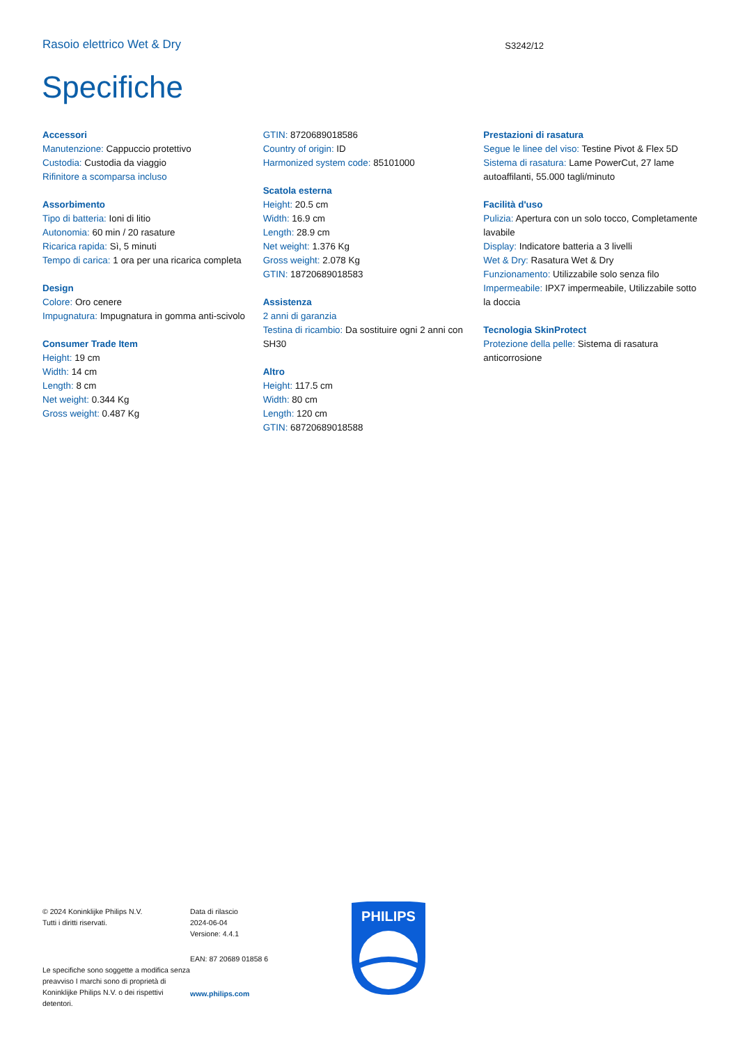Rasoio elettrico Wet & Dry S3242/12
Specifiche
Accessori
Manutenzione: Cappuccio protettivo
Custodia: Custodia da viaggio
Rifinitore a scomparsa incluso
Assorbimento
Tipo di batteria: Ioni di litio
Autonomia: 60 min / 20 rasature
Ricarica rapida: Sì, 5 minuti
Tempo di carica: 1 ora per una ricarica completa
Design
Colore: Oro cenere
Impugnatura: Impugnatura in gomma anti-scivolo
Consumer Trade Item
Height: 19 cm
Width: 14 cm
Length: 8 cm
Net weight: 0.344 Kg
Gross weight: 0.487 Kg
GTIN: 8720689018586
Country of origin: ID
Harmonized system code: 85101000
Scatola esterna
Height: 20.5 cm
Width: 16.9 cm
Length: 28.9 cm
Net weight: 1.376 Kg
Gross weight: 2.078 Kg
GTIN: 18720689018583
Assistenza
2 anni di garanzia
Testina di ricambio: Da sostituire ogni 2 anni con SH30
Altro
Height: 117.5 cm
Width: 80 cm
Length: 120 cm
GTIN: 68720689018588
Prestazioni di rasatura
Segue le linee del viso: Testine Pivot & Flex 5D
Sistema di rasatura: Lame PowerCut, 27 lame autoaffilanti, 55.000 tagli/minuto
Facilità d'uso
Pulizia: Apertura con un solo tocco, Completamente lavabile
Display: Indicatore batteria a 3 livelli
Wet & Dry: Rasatura Wet & Dry
Funzionamento: Utilizzabile solo senza filo
Impermeabile: IPX7 impermeabile, Utilizzabile sotto la doccia
Tecnologia SkinProtect
Protezione della pelle: Sistema di rasatura anticorrosione
© 2024 Koninklijke Philips N.V.
Tutti i diritti riservati.
Le specifiche sono soggette a modifica senza preavviso I marchi sono di proprietà di Koninklijke Philips N.V. o dei rispettivi detentori.
Data di rilascio
2024-06-04
Versione: 4.4.1
EAN: 87 20689 01858 6
www.philips.com
PHILIPS